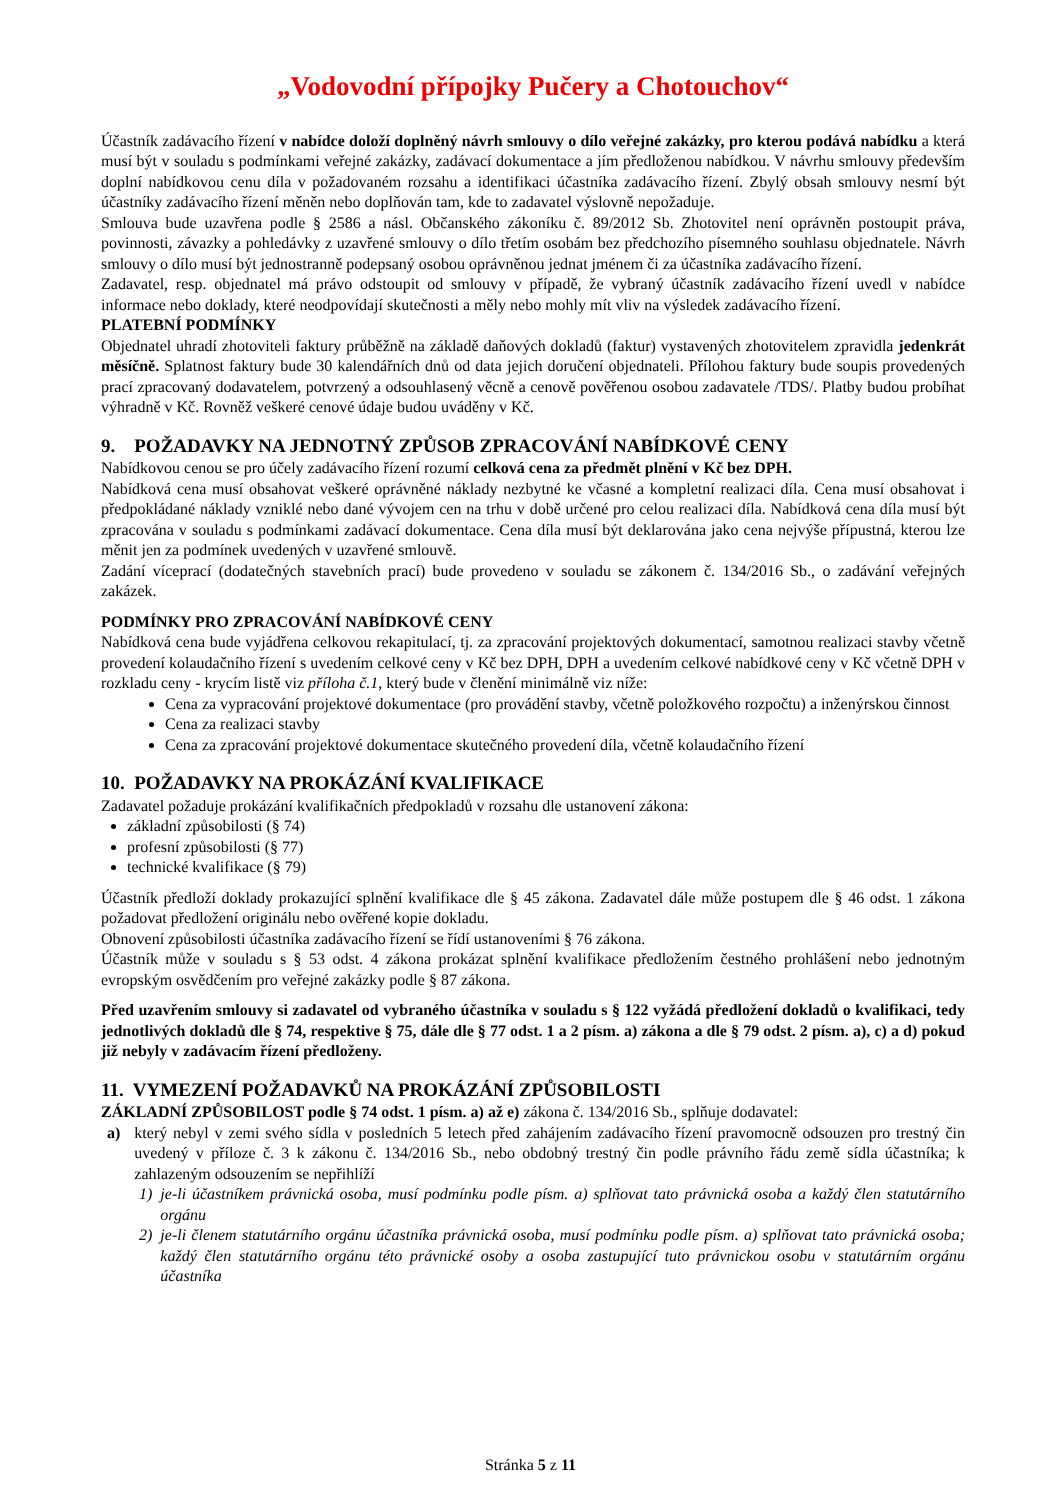„Vodovodní přípojky Pučery a Chotouchov“
Účastník zadávacího řízení v nabídce doloží doplněný návrh smlouvy o dílo veřejné zakázky, pro kterou podává nabídku a která musí být v souladu s podmínkami veřejné zakázky, zadávací dokumentace a jím předloženou nabídkou. V návrhu smlouvy především doplní nabídkovou cenu díla v požadovaném rozsahu a identifikaci účastníka zadávacího řízení. Zbylý obsah smlouvy nesmí být účastníky zadávacího řízení měněn nebo doplňován tam, kde to zadavatel výslovně nepožaduje.
Smlouva bude uzavřena podle § 2586 a násl. Občanského zákoníku č. 89/2012 Sb. Zhotovitel není oprávněn postoupit práva, povinnosti, závazky a pohledávky z uzavřené smlouvy o dílo třetím osobám bez předchozího písemného souhlasu objednatele. Návrh smlouvy o dílo musí být jednostranně podepsaný osobou oprávněnou jednat jménem či za účastníka zadávacího řízení.
Zadavatel, resp. objednatel má právo odstoupit od smlouvy v případě, že vybraný účastník zadávacího řízení uvedl v nabídce informace nebo doklady, které neodpovídají skutečnosti a měly nebo mohly mít vliv na výsledek zadávacího řízení.
PLATEBNÍ PODMÍNKY
Objednatel uhradí zhotoviteli faktury průběžně na základě daňových dokladů (faktur) vystavených zhotovitelem zpravidla jedenkrát měsíčně. Splatnost faktury bude 30 kalendářních dnů od data jejich doručení objednateli. Přílohou faktury bude soupis provedených prací zpracovaný dodavatelem, potvrzený a odsouhlasený věcně a cenově pověřenou osobou zadavatele /TDS/. Platby budou probíhat výhradně v Kč. Rovněž veškeré cenové údaje budou uváděny v Kč.
9. POŽADAVKY NA JEDNOTNÝ ZPŮSOB ZPRACOVÁNÍ NABÍDKOVÉ CENY
Nabídkovou cenou se pro účely zadávacího řízení rozumí celková cena za předmět plnění v Kč bez DPH.
Nabídková cena musí obsahovat veškeré oprávněné náklady nezbytné ke včasné a kompletní realizaci díla. Cena musí obsahovat i předpokládané náklady vzniklé nebo dané vývojem cen na trhu v době určené pro celou realizaci díla. Nabídková cena díla musí být zpracována v souladu s podmínkami zadávací dokumentace. Cena díla musí být deklarována jako cena nejvýše přípustná, kterou lze měnit jen za podmínek uvedených v uzavřené smlouvě.
Zadání víceprací (dodatečných stavebních prací) bude provedeno v souladu se zákonem č. 134/2016 Sb., o zadávání veřejných zakázek.
PODMÍNKY PRO ZPRACOVÁNÍ NABÍDKOVÉ CENY
Nabídková cena bude vyjádřena celkovou rekapitulací, tj. za zpracování projektových dokumentací, samotnou realizaci stavby včetně provedení kolaudačního řízení s uvedením celkové ceny v Kč bez DPH, DPH a uvedením celkové nabídkové ceny v Kč včetně DPH v rozkladu ceny - krycím listě viz příloha č.1, který bude v členění minimálně viz níže:
Cena za vypracování projektové dokumentace (pro provádění stavby, včetně položkového rozpočtu) a inženýrskou činnost
Cena za realizaci stavby
Cena za zpracování projektové dokumentace skutečného provedení díla, včetně kolaudačního řízení
10. POŽADAVKY NA PROKÁZÁNÍ KVALIFIKACE
Zadavatel požaduje prokázání kvalifikačních předpokladů v rozsahu dle ustanovení zákona:
základní způsobilosti (§ 74)
profesní způsobilosti (§ 77)
technické kvalifikace (§ 79)
Účastník předloží doklady prokazující splnění kvalifikace dle § 45 zákona. Zadavatel dále může postupem dle § 46 odst. 1 zákona požadovat předložení originálu nebo ověřené kopie dokladu.
Obnovení způsobilosti účastníka zadávacího řízení se řídí ustanoveními § 76 zákona.
Účastník může v souladu s § 53 odst. 4 zákona prokázat splnění kvalifikace předložením čestného prohlášení nebo jednotným evropským osvědčením pro veřejné zakázky podle § 87 zákona.
Před uzavřením smlouvy si zadavatel od vybraného účastníka v souladu s § 122 vyžádá předložení dokladů o kvalifikaci, tedy jednotlivých dokladů dle § 74, respektive § 75, dále dle § 77 odst. 1 a 2 písm. a) zákona a dle § 79 odst. 2 písm. a), c) a d) pokud již nebyly v zadávacím řízení předloženy.
11. VYMEZENÍ POŽADAVKŮ NA PROKÁZÁNÍ ZPŮSOBILOSTI
ZÁKLADNÍ ZPŮSOBILOST podle § 74 odst. 1 písm. a) až e) zákona č. 134/2016 Sb., splňuje dodavatel:
a) který nebyl v zemi svého sídla v posledních 5 letech před zahájením zadávacího řízení pravomocně odsouzen pro trestný čin uvedený v příloze č. 3 k zákonu č. 134/2016 Sb., nebo obdobný trestný čin podle právního řádu země sídla účastníka; k zahlazeným odsouzením se nepřihlíží
1) je-li účastníkem právnická osoba, musí podmínku podle písm. a) splňovat tato právnická osoba a každý člen statutárního orgánu
2) je-li členem statutárního orgánu účastníka právnická osoba, musí podmínku podle písm. a) splňovat tato právnická osoba; každý člen statutárního orgánu této právnické osoby a osoba zastupující tuto právnickou osobu v statutárním orgánu účastníka
Stránka 5 z 11